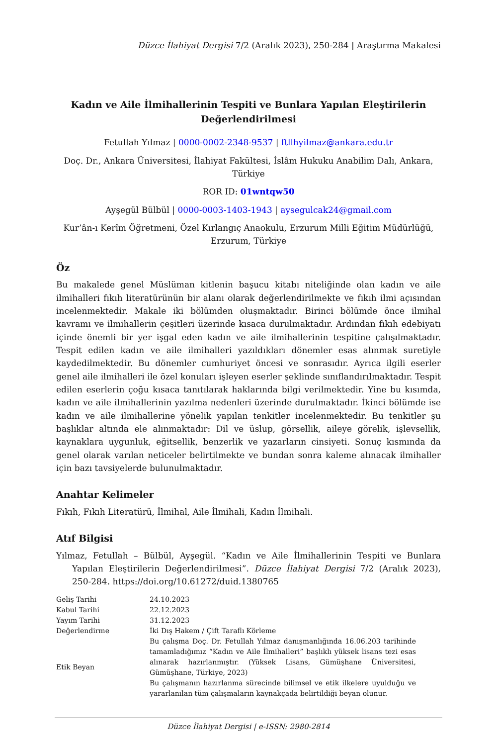Düzce İlahiyat Dergisi 7/2 (Aralık 2023), 250-284 | Araştırma Makalesi
Kadın ve Aile İlmihallerinin Tespiti ve Bunlara Yapılan Eleştirilerin Değerlendirilmesi
Fetullah Yılmaz | 0000-0002-2348-9537 | ftllhyilmaz@ankara.edu.tr
Doç. Dr., Ankara Üniversitesi, İlahiyat Fakültesi, İslâm Hukuku Anabilim Dalı, Ankara, Türkiye
ROR ID: 01wntqw50
Ayşegül Bülbül | 0000-0003-1403-1943 | aysegulcak24@gmail.com
Kur’ân-ı Kerîm Öğretmeni, Özel Kırlangıç Anaokulu, Erzurum Milli Eğitim Müdürlüğü, Erzurum, Türkiye
Öz
Bu makalede genel Müslüman kitlenin başucu kitabı niteliğinde olan kadın ve aile ilmihalleri fıkıh literatürünün bir alanı olarak değerlendirilmekte ve fıkıh ilmi açısından incelenmektedir. Makale iki bölümden oluşmaktadır. Birinci bölümde önce ilmihal kavramı ve ilmihallerin çeşitleri üzerinde kısaca durulmaktadır. Ardından fıkıh edebiyatı içinde önemli bir yer işgal eden kadın ve aile ilmihallerinin tespitine çalışılmaktadır. Tespit edilen kadın ve aile ilmihalleri yazıldıkları dönemler esas alınmak suretiyle kaydedilmektedir. Bu dönemler cumhuriyet öncesi ve sonrasıdır. Ayrıca ilgili eserler genel aile ilmihalleri ile özel konuları işleyen eserler şeklinde sınıflandırılmaktadır. Tespit edilen eserlerin çoğu kısaca tanıtılarak haklarında bilgi verilmektedir. Yine bu kısımda, kadın ve aile ilmihallerinin yazılma nedenleri üzerinde durulmaktadır. İkinci bölümde ise kadın ve aile ilmihallerine yönelik yapılan tenkitler incelenmektedir. Bu tenkitler şu başlıklar altında ele alınmaktadır: Dil ve üslup, görsellik, aileye görelik, işlevsellik, kaynaklara uygunluk, eğitsellik, benzerlik ve yazarların cinsiyeti. Sonuç kısmında da genel olarak varılan neticeler belirtilmekte ve bundan sonra kaleme alınacak ilmihaller için bazı tavsiyelerde bulunulmaktadır.
Anahtar Kelimeler
Fıkıh, Fıkıh Literatürü, İlmihal, Aile İlmihali, Kadın İlmihali.
Atıf Bilgisi
Yılmaz, Fetullah – Bülbül, Ayşegül. “Kadın ve Aile İlmihallerinin Tespiti ve Bunlara Yapılan Eleştirilerin Değerlendirilmesi”. Düzce İlahiyat Dergisi 7/2 (Aralık 2023), 250-284. https://doi.org/10.61272/duid.1380765
| Geliş Tarihi | 24.10.2023 |
| Kabul Tarihi | 22.12.2023 |
| Yayım Tarihi | 31.12.2023 |
| Değerlendirme | İki Dış Hakem / Çift Taraflı Körleme |
| Etik Beyan | Bu çalışma Doç. Dr. Fetullah Yılmaz danışmanlığında 16.06.203 tarihinde tamamladığımız “Kadın ve Aile İlmihalleri” başlıklı yüksek lisans tezi esas alınarak hazırlanmıştır. (Yüksek Lisans, Gümüşhane Üniversitesi, Gümüşhane, Türkiye, 2023) Bu çalışmanın hazırlanma sürecinde bilimsel ve etik ilkelere uyulduğu ve yararlanılan tüm çalışmaların kaynakçada belirtildiği beyan olunur. |
Düzce İlahiyat Dergisi | e-ISSN: 2980-2814